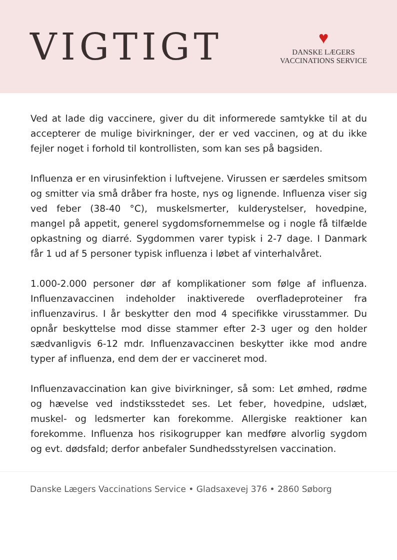VIGTIGT
♥
DANSKE LÆGERS
VACCINATIONS SERVICE
Ved at lade dig vaccinere, giver du dit informerede samtykke til at du accepterer de mulige bivirkninger, der er ved vaccinen, og at du ikke fejler noget i forhold til kontrollisten, som kan ses på bagsiden.
Influenza er en virusinfektion i luftvejene. Virussen er særdeles smitsom og smitter via små dråber fra hoste, nys og lignende. Influenza viser sig ved feber (38-40 °C), muskelsmerter, kulderystelser, hovedpine, mangel på appetit, generel sygdomsfornemmelse og i nogle få tilfælde opkastning og diarré. Sygdommen varer typisk i 2-7 dage. I Danmark får 1 ud af 5 personer typisk influenza i løbet af vinterhalvåret.
1.000-2.000 personer dør af komplikationer som følge af influenza. Influenzavaccinen indeholder inaktiverede overfladeproteiner fra influenzavirus. I år beskytter den mod 4 specifikke virusstammer. Du opnår beskyttelse mod disse stammer efter 2-3 uger og den holder sædvanligvis 6-12 mdr. Influenzavaccinen beskytter ikke mod andre typer af influenza, end dem der er vaccineret mod.
Influenzavaccination kan give bivirkninger, så som: Let ømhed, rødme og hævelse ved indstiksstedet ses. Let feber, hovedpine, udslæt, muskel- og ledsmerter kan forekomme. Allergiske reaktioner kan forekomme. Influenza hos risikogrupper kan medføre alvorlig sygdom og evt. dødsfald; derfor anbefaler Sundhedsstyrelsen vaccination.
Danske Lægers Vaccinations Service • Gladsaxevej 376 • 2860 Søborg